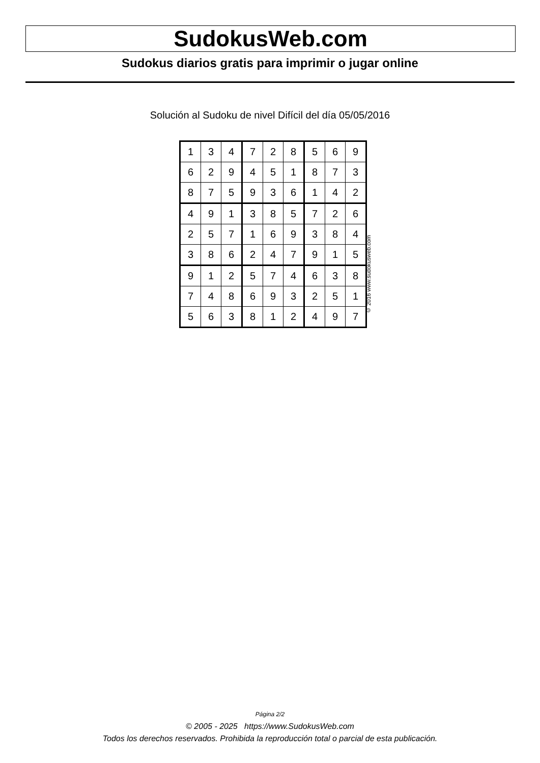SudokusWeb.com
Sudokus diarios gratis para imprimir o jugar online
Solución al Sudoku de nivel Difícil del día 05/05/2016
| 1 | 3 | 4 | 7 | 2 | 8 | 5 | 6 | 9 |
| 6 | 2 | 9 | 4 | 5 | 1 | 8 | 7 | 3 |
| 8 | 7 | 5 | 9 | 3 | 6 | 1 | 4 | 2 |
| 4 | 9 | 1 | 3 | 8 | 5 | 7 | 2 | 6 |
| 2 | 5 | 7 | 1 | 6 | 9 | 3 | 8 | 4 |
| 3 | 8 | 6 | 2 | 4 | 7 | 9 | 1 | 5 |
| 9 | 1 | 2 | 5 | 7 | 4 | 6 | 3 | 8 |
| 7 | 4 | 8 | 6 | 9 | 3 | 2 | 5 | 1 |
| 5 | 6 | 3 | 8 | 1 | 2 | 4 | 9 | 7 |
© 2016 www.sudokusweb.com
Página 2/2
© 2005 - 2025 https://www.SudokusWeb.com
Todos los derechos reservados. Prohibida la reproducción total o parcial de esta publicación.